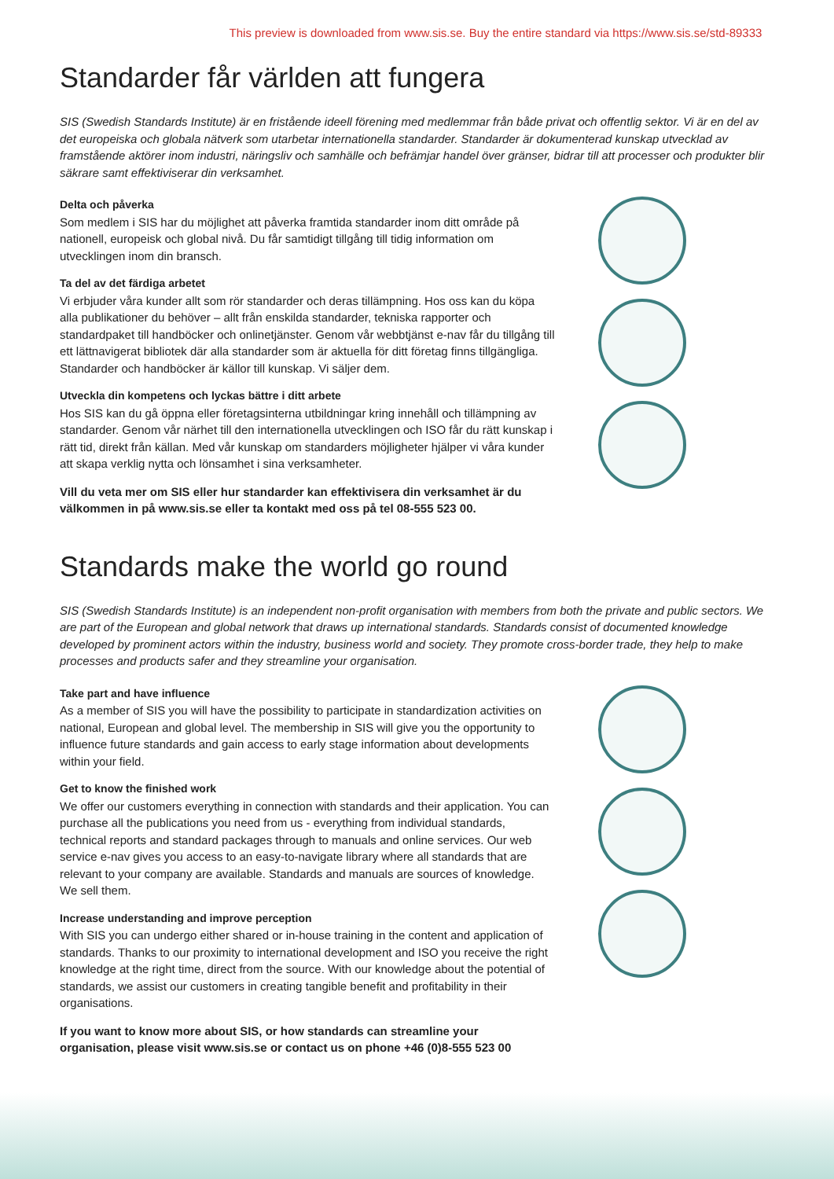This preview is downloaded from www.sis.se. Buy the entire standard via https://www.sis.se/std-89333
Standarder får världen att fungera
SIS (Swedish Standards Institute) är en fristående ideell förening med medlemmar från både privat och offentlig sektor. Vi är en del av det europeiska och globala nätverk som utarbetar internationella standarder. Standarder är dokumenterad kunskap utvecklad av framstående aktörer inom industri, näringsliv och samhälle och befrämjar handel över gränser, bidrar till att processer och produkter blir säkrare samt effektiviserar din verksamhet.
Delta och påverka
Som medlem i SIS har du möjlighet att påverka framtida standarder inom ditt område på nationell, europeisk och global nivå. Du får samtidigt tillgång till tidig information om utvecklingen inom din bransch.
Ta del av det färdiga arbetet
Vi erbjuder våra kunder allt som rör standarder och deras tillämpning. Hos oss kan du köpa alla publikationer du behöver – allt från enskilda standarder, tekniska rapporter och standardpaket till handböcker och onlinetjänster. Genom vår webbtjänst e-nav får du tillgång till ett lättnavigerat bibliotek där alla standarder som är aktuella för ditt företag finns tillgängliga. Standarder och handböcker är källor till kunskap. Vi säljer dem.
Utveckla din kompetens och lyckas bättre i ditt arbete
Hos SIS kan du gå öppna eller företagsinterna utbildningar kring innehåll och tillämpning av standarder. Genom vår närhet till den internationella utvecklingen och ISO får du rätt kunskap i rätt tid, direkt från källan. Med vår kunskap om standarders möjligheter hjälper vi våra kunder att skapa verklig nytta och lönsamhet i sina verksamheter.
Vill du veta mer om SIS eller hur standarder kan effektivisera din verksamhet är du välkommen in på www.sis.se eller ta kontakt med oss på tel 08-555 523 00.
Standards make the world go round
SIS (Swedish Standards Institute) is an independent non-profit organisation with members from both the private and public sectors. We are part of the European and global network that draws up international standards. Standards consist of documented knowledge developed by prominent actors within the industry, business world and society. They promote cross-border trade, they help to make processes and products safer and they streamline your organisation.
Take part and have influence
As a member of SIS you will have the possibility to participate in standardization activities on national, European and global level. The membership in SIS will give you the opportunity to influence future standards and gain access to early stage information about developments within your field.
Get to know the finished work
We offer our customers everything in connection with standards and their application. You can purchase all the publications you need from us - everything from individual standards, technical reports and standard packages through to manuals and online services. Our web service e-nav gives you access to an easy-to-navigate library where all standards that are relevant to your company are available. Standards and manuals are sources of knowledge. We sell them.
Increase understanding and improve perception
With SIS you can undergo either shared or in-house training in the content and application of standards. Thanks to our proximity to international development and ISO you receive the right knowledge at the right time, direct from the source. With our knowledge about the potential of standards, we assist our customers in creating tangible benefit and profitability in their organisations.
If you want to know more about SIS, or how standards can streamline your organisation, please visit www.sis.se or contact us on phone +46 (0)8-555 523 00